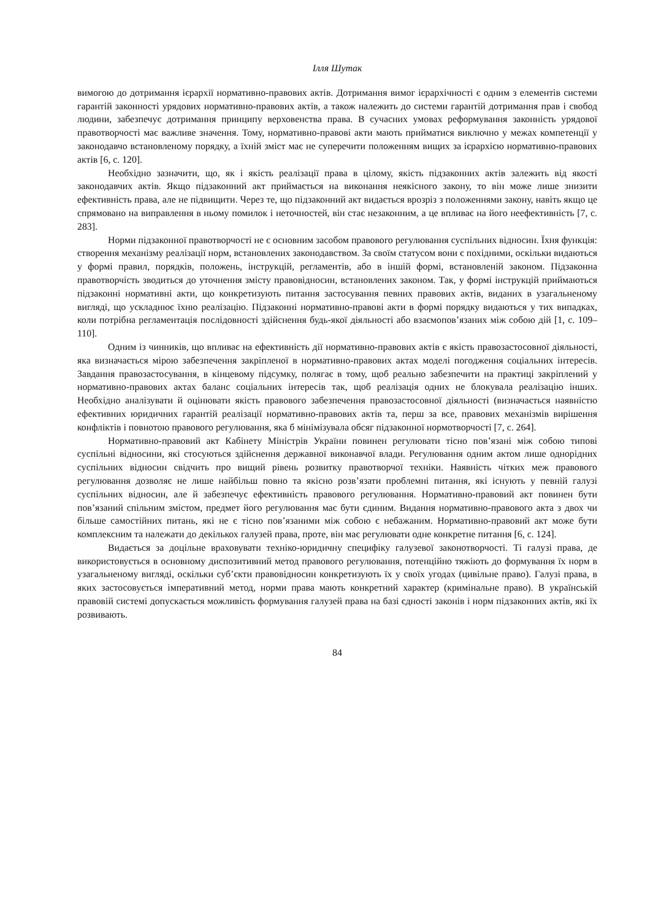Ілля Шутак
вимогою до дотримання ієрархії нормативно-правових актів. Дотримання вимог ієрархічності є одним з елементів системи гарантій законності урядових нормативно-правових актів, а також належить до системи гарантій дотримання прав і свобод людини, забезпечує дотримання принципу верховенства права. В сучасних умовах реформування законність урядової правотворчості має важливе значення. Тому, нормативно-правові акти мають прийматися виключно у межах компетенції у законодавчо встановленому порядку, а їхній зміст має не суперечити положенням вищих за ієрархією нормативно-правових актів [6, с. 120].
Необхідно зазначити, що, як і якість реалізації права в цілому, якість підзаконних актів залежить від якості законодавчих актів. Якщо підзаконний акт приймається на виконання неякісного закону, то він може лише знизити ефективність права, але не підвищити. Через те, що підзаконний акт видається врозріз з положеннями закону, навіть якщо це спрямовано на виправлення в ньому помилок і неточностей, він стає незаконним, а це впливає на його неефективність [7, с. 283].
Норми підзаконної правотворчості не є основним засобом правового регулювання суспільних відносин. Їхня функція: створення механізму реалізації норм, встановлених законодавством. За своїм статусом вони є похідними, оскільки видаються у формі правил, порядків, положень, інструкцій, регламентів, або в іншій формі, встановленій законом. Підзаконна правотворчість зводиться до уточнення змісту правовідносин, встановлених законом. Так, у формі інструкцій приймаються підзаконні нормативні акти, що конкретизують питання застосування певних правових актів, виданих в узагальненому вигляді, що ускладнює їхню реалізацію. Підзаконні нормативно-правові акти в формі порядку видаються у тих випадках, коли потрібна регламентація послідовності здійснення будь-якої діяльності або взаємопов’язаних між собою дій [1, с. 109–110].
Одним із чинників, що впливає на ефективність дії нормативно-правових актів є якість правозастосовної діяльності, яка визначається мірою забезпечення закріпленої в нормативно-правових актах моделі погодження соціальних інтересів. Завдання правозастосування, в кінцевому підсумку, полягає в тому, щоб реально забезпечити на практиці закріплений у нормативно-правових актах баланс соціальних інтересів так, щоб реалізація одних не блокувала реалізацію інших. Необхідно аналізувати й оцінювати якість правового забезпечення правозастосовної діяльності (визначається наявністю ефективних юридичних гарантій реалізації нормативно-правових актів та, перш за все, правових механізмів вирішення конфліктів і повнотою правового регулювання, яка б мінімізувала обсяг підзаконної нормотворчості [7, с. 264].
Нормативно-правовий акт Кабінету Міністрів України повинен регулювати тісно пов’язані між собою типові суспільні відносини, які стосуються здійснення державної виконавчої влади. Регулювання одним актом лише однорідних суспільних відносин свідчить про вищий рівень розвитку правотворчої техніки. Наявність чітких меж правового регулювання дозволяє не лише найбільш повно та якісно розв’язати проблемні питання, які існують у певній галузі суспільних відносин, але й забезпечує ефективність правового регулювання. Нормативно-правовий акт повинен бути пов’язаний спільним змістом, предмет його регулювання має бути єдиним. Видання нормативно-правового акта з двох чи більше самостійних питань, які не є тісно пов’язаними між собою є небажаним. Нормативно-правовий акт може бути комплексним та належати до декількох галузей права, проте, він має регулювати одне конкретне питання [6, с. 124].
Видається за доцільне враховувати техніко-юридичну специфіку галузевої законотворчості. Ті галузі права, де використовується в основному диспозитивний метод правового регулювання, потенційно тяжіють до формування їх норм в узагальненому вигляді, оскільки суб’єкти правовідносин конкретизують їх у своїх угодах (цивільне право). Галузі права, в яких застосовується імперативний метод, норми права мають конкретний характер (кримінальне право). В українській правовій системі допускається можливість формування галузей права на базі єдності законів і норм підзаконних актів, які їх розвивають.
84